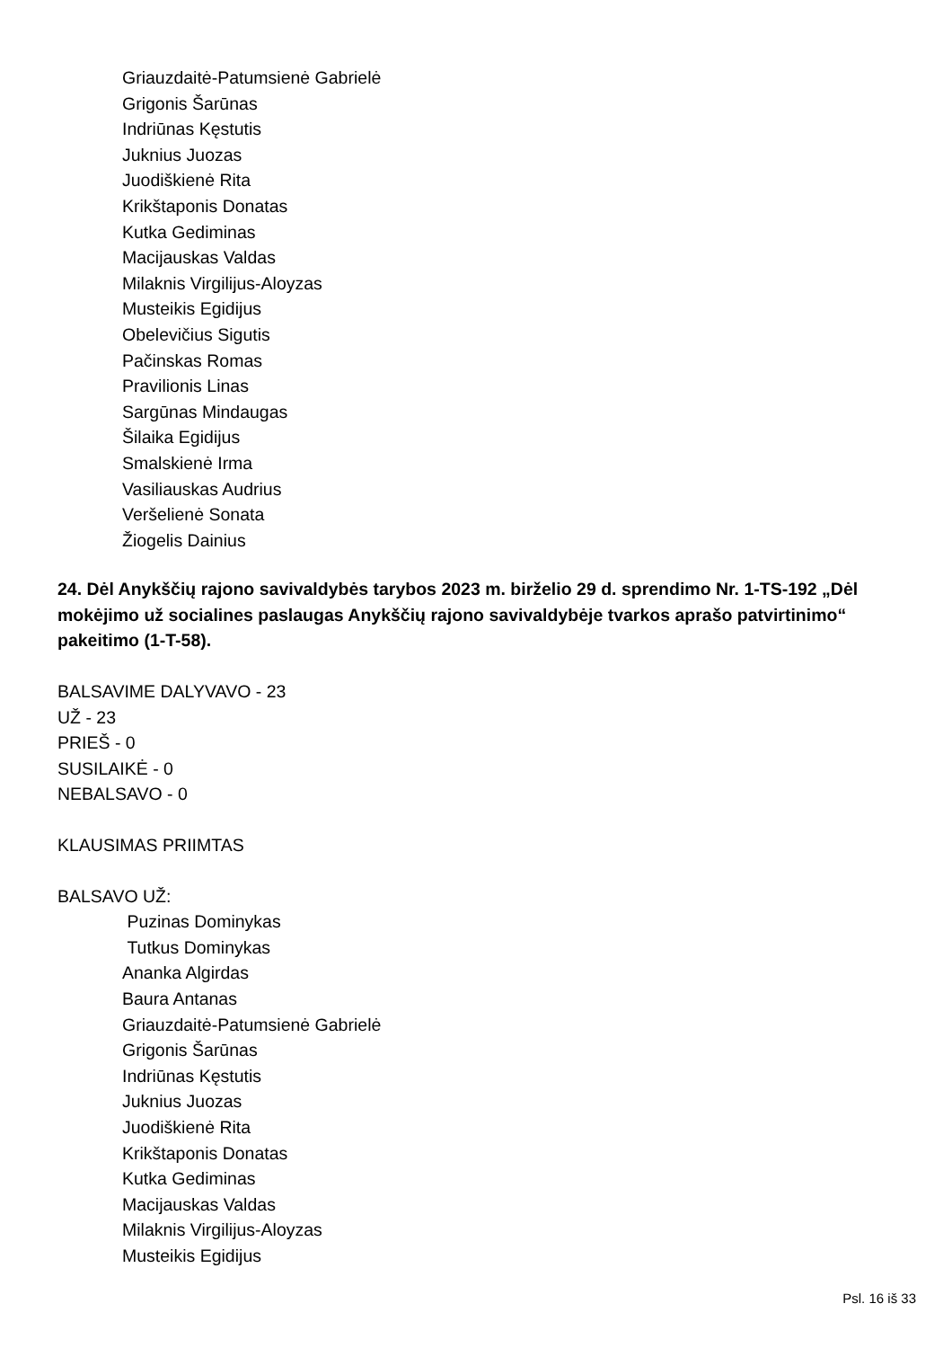Griauzdaitė-Patumsienė Gabrielė
Grigonis Šarūnas
Indriūnas Kęstutis
Juknius Juozas
Juodiškienė Rita
Krikštaponis Donatas
Kutka Gediminas
Macijauskas Valdas
Milaknis Virgilijus-Aloyzas
Musteikis Egidijus
Obelevičius Sigutis
Pačinskas Romas
Pravilionis Linas
Sargūnas Mindaugas
Šilaika Egidijus
Smalskienė Irma
Vasiliauskas Audrius
Veršelienė Sonata
Žiogelis Dainius
24. Dėl Anykščių rajono savivaldybės tarybos 2023 m. birželio 29 d. sprendimo Nr. 1-TS-192 „Dėl mokėjimo už socialines paslaugas Anykščių rajono savivaldybėje tvarkos aprašo patvirtinimo“ pakeitimo (1-T-58).
BALSAVIME DALYVAVO - 23
UŽ - 23
PRIEŠ - 0
SUSILAIKĖ - 0
NEBALSAVO - 0
KLAUSIMAS PRIIMTAS
BALSAVO UŽ:
Puzinas Dominykas
Tutkus Dominykas
Ananka Algirdas
Baura Antanas
Griauzdaitė-Patumsienė Gabrielė
Grigonis Šarūnas
Indriūnas Kęstutis
Juknius Juozas
Juodiškienė Rita
Krikštaponis Donatas
Kutka Gediminas
Macijauskas Valdas
Milaknis Virgilijus-Aloyzas
Musteikis Egidijus
Psl. 16 iš 33